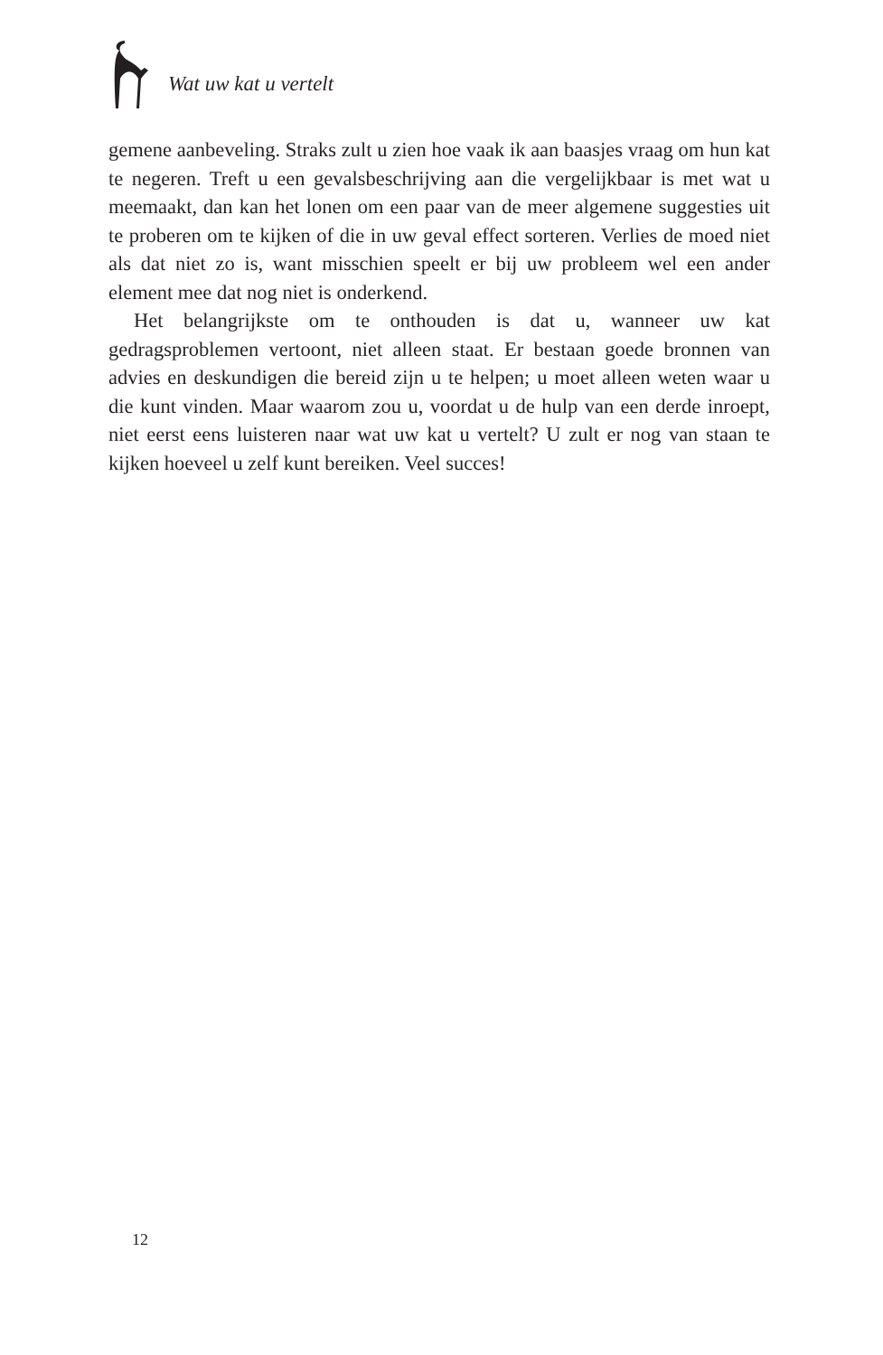Wat uw kat u vertelt
gemene aanbeveling. Straks zult u zien hoe vaak ik aan baasjes vraag om hun kat te negeren. Treft u een gevalsbeschrijving aan die vergelijkbaar is met wat u meemaakt, dan kan het lonen om een paar van de meer algemene suggesties uit te proberen om te kijken of die in uw geval effect sorteren. Verlies de moed niet als dat niet zo is, want misschien speelt er bij uw probleem wel een ander element mee dat nog niet is onderkend.
Het belangrijkste om te onthouden is dat u, wanneer uw kat gedragsproblemen vertoont, niet alleen staat. Er bestaan goede bronnen van advies en deskundigen die bereid zijn u te helpen; u moet alleen weten waar u die kunt vinden. Maar waarom zou u, voordat u de hulp van een derde inroept, niet eerst eens luisteren naar wat uw kat u vertelt? U zult er nog van staan te kijken hoeveel u zelf kunt bereiken. Veel succes!
12